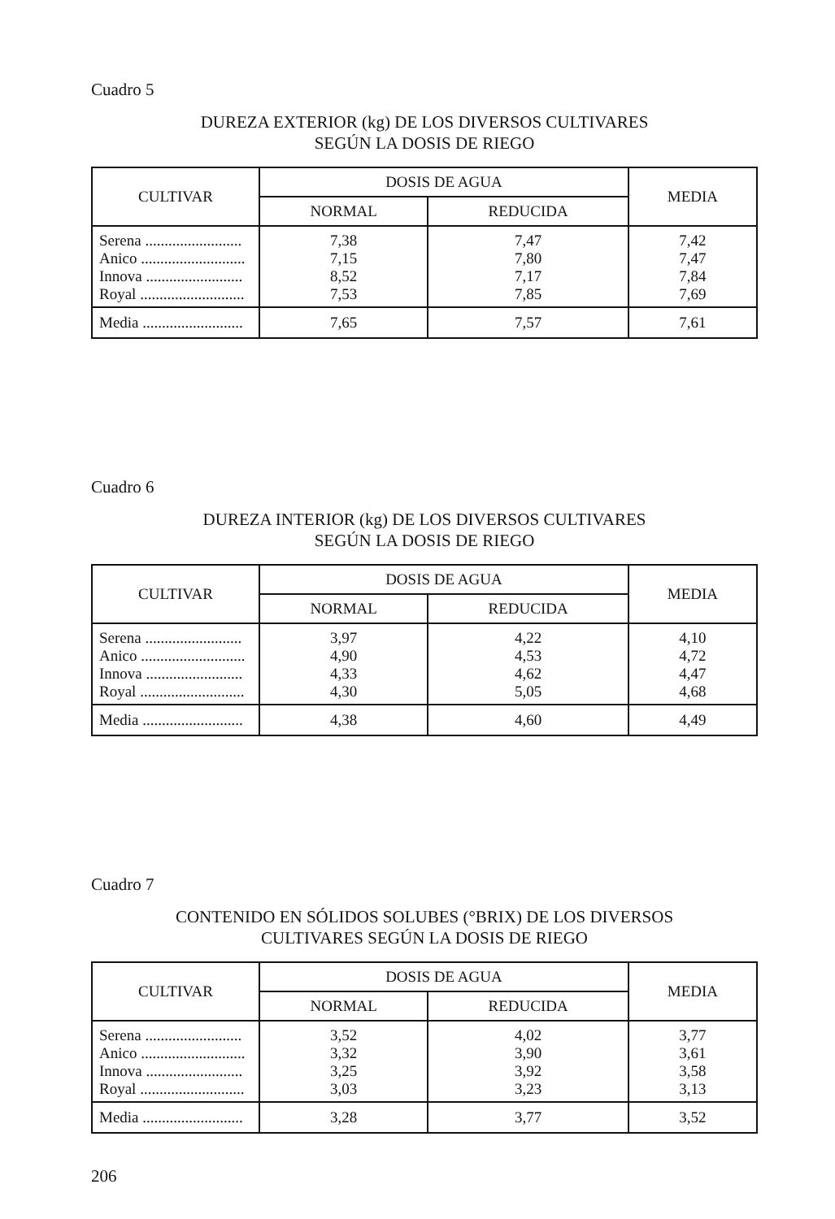Cuadro 5
DUREZA EXTERIOR (kg) DE LOS DIVERSOS CULTIVARES
SEGÚN LA DOSIS DE RIEGO
| CULTIVAR | DOSIS DE AGUA | | MEDIA |
| --- | --- | --- | --- |
| | NORMAL | REDUCIDA | |
| Serena ......................... Anico ........................... Innova ......................... Royal ........................... | 7,38 7,15 8,52 7,53 | 7,47 7,80 7,17 7,85 | 7,42 7,47 7,84 7,69 |
| Media .......................... | 7,65 | 7,57 | 7,61 |
Cuadro 6
DUREZA INTERIOR (kg) DE LOS DIVERSOS CULTIVARES
SEGÚN LA DOSIS DE RIEGO
| CULTIVAR | DOSIS DE AGUA | | MEDIA |
| --- | --- | --- | --- |
| | NORMAL | REDUCIDA | |
| Serena ......................... Anico ........................... Innova ......................... Royal ........................... | 3,97 4,90 4,33 4,30 | 4,22 4,53 4,62 5,05 | 4,10 4,72 4,47 4,68 |
| Media .......................... | 4,38 | 4,60 | 4,49 |
Cuadro 7
CONTENIDO EN SÓLIDOS SOLUBES (°BRIX) DE LOS DIVERSOS
CULTIVARES SEGÚN LA DOSIS DE RIEGO
| CULTIVAR | DOSIS DE AGUA | | MEDIA |
| --- | --- | --- | --- |
| | NORMAL | REDUCIDA | |
| Serena ......................... Anico ........................... Innova ......................... Royal ........................... | 3,52 3,32 3,25 3,03 | 4,02 3,90 3,92 3,23 | 3,77 3,61 3,58 3,13 |
| Media .......................... | 3,28 | 3,77 | 3,52 |
206